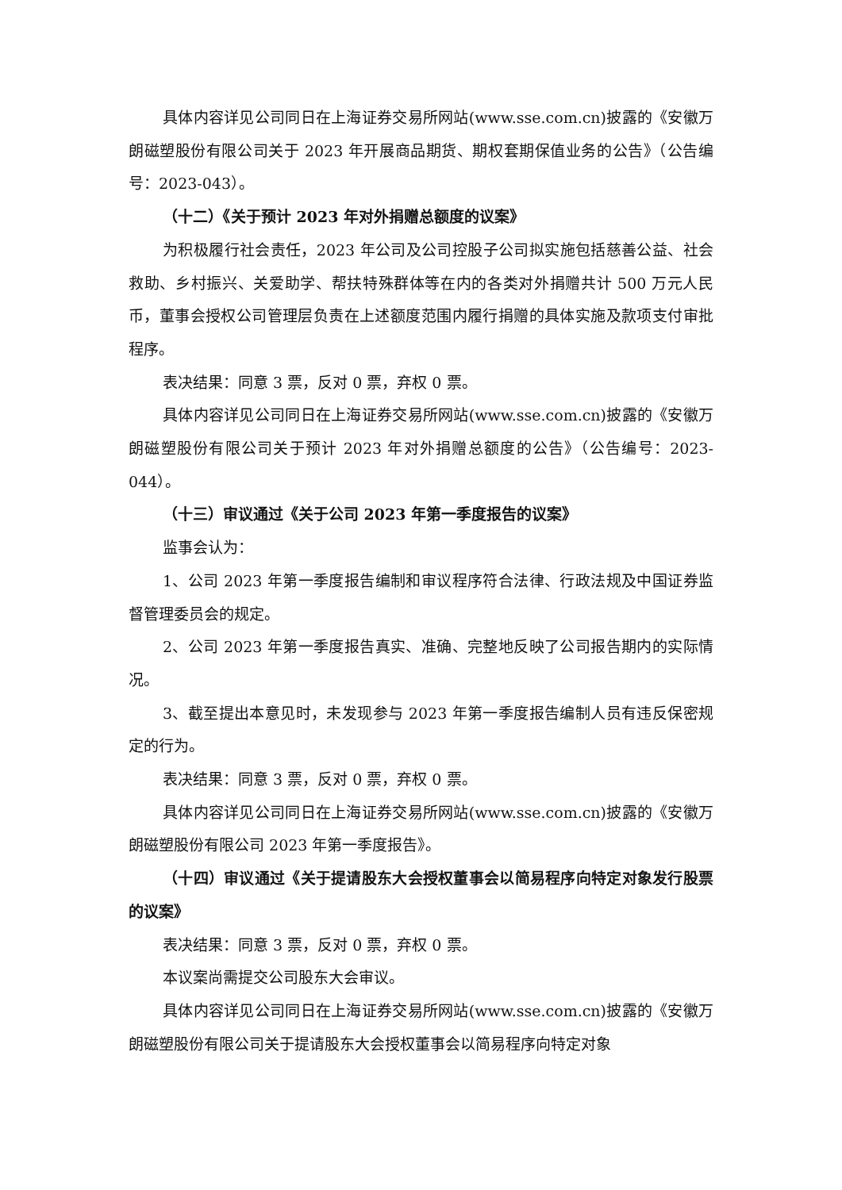具体内容详见公司同日在上海证券交易所网站(www.sse.com.cn)披露的《安徽万朗磁塑股份有限公司关于 2023 年开展商品期货、期权套期保值业务的公告》（公告编号：2023-043）。
（十二）《关于预计 2023 年对外捐赠总额度的议案》
为积极履行社会责任，2023 年公司及公司控股子公司拟实施包括慈善公益、社会救助、乡村振兴、关爱助学、帮扶特殊群体等在内的各类对外捐赠共计 500 万元人民币，董事会授权公司管理层负责在上述额度范围内履行捐赠的具体实施及款项支付审批程序。
表决结果：同意 3 票，反对 0 票，弃权 0 票。
具体内容详见公司同日在上海证券交易所网站(www.sse.com.cn)披露的《安徽万朗磁塑股份有限公司关于预计 2023 年对外捐赠总额度的公告》（公告编号：2023-044）。
（十三）审议通过《关于公司 2023 年第一季度报告的议案》
监事会认为：
1、公司 2023 年第一季度报告编制和审议程序符合法律、行政法规及中国证券监督管理委员会的规定。
2、公司 2023 年第一季度报告真实、准确、完整地反映了公司报告期内的实际情况。
3、截至提出本意见时，未发现参与 2023 年第一季度报告编制人员有违反保密规定的行为。
表决结果：同意 3 票，反对 0 票，弃权 0 票。
具体内容详见公司同日在上海证券交易所网站(www.sse.com.cn)披露的《安徽万朗磁塑股份有限公司 2023 年第一季度报告》。
（十四）审议通过《关于提请股东大会授权董事会以简易程序向特定对象发行股票的议案》
表决结果：同意 3 票，反对 0 票，弃权 0 票。
本议案尚需提交公司股东大会审议。
具体内容详见公司同日在上海证券交易所网站(www.sse.com.cn)披露的《安徽万朗磁塑股份有限公司关于提请股东大会授权董事会以简易程序向特定对象